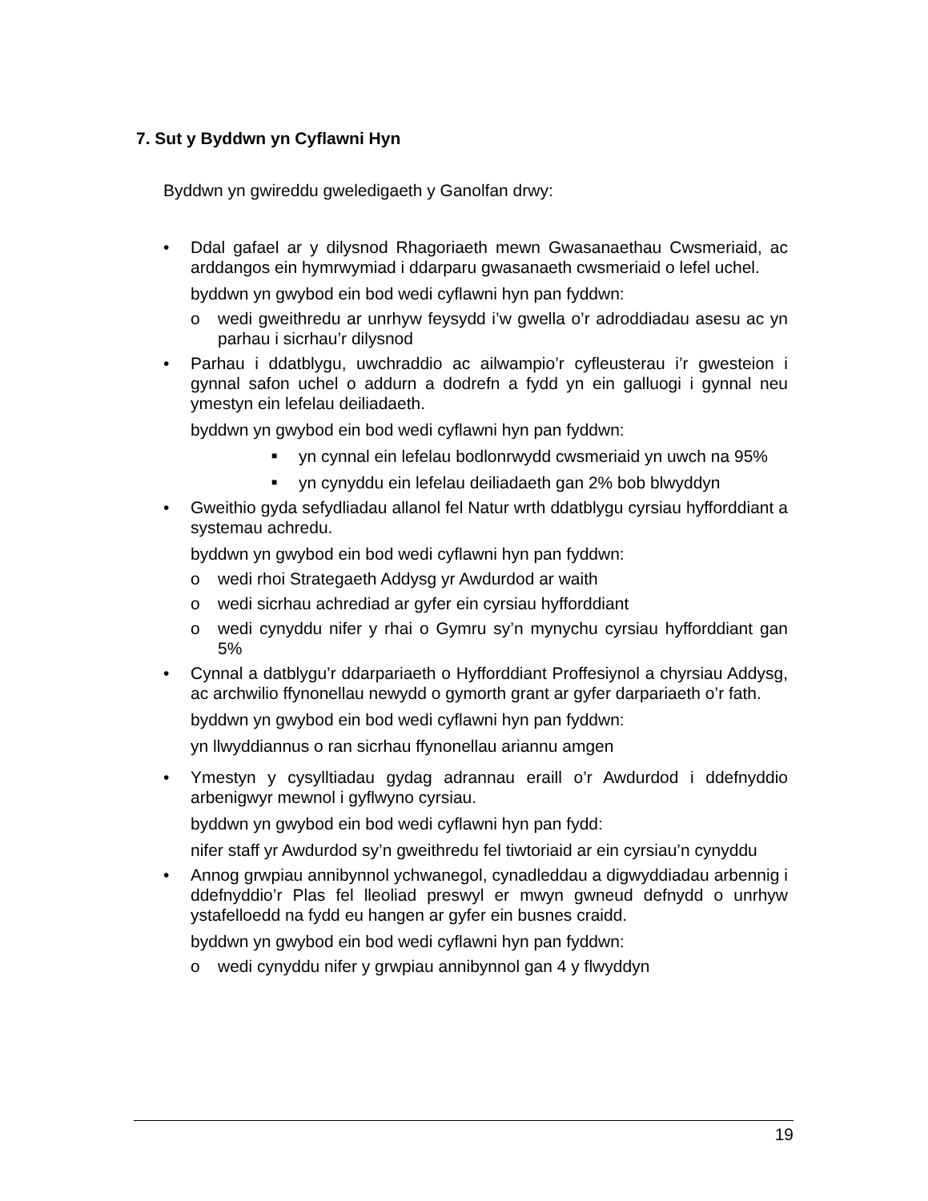7. Sut y Byddwn yn Cyflawni Hyn
Byddwn yn gwireddu gweledigaeth y Ganolfan drwy:
• Ddal gafael ar y dilysnod Rhagoriaeth mewn Gwasanaethau Cwsmeriaid, ac arddangos ein hymrwymiad i ddarparu gwasanaeth cwsmeriaid o lefel uchel.
byddwn yn gwybod ein bod wedi cyflawni hyn pan fyddwn:
o wedi gweithredu ar unrhyw feysydd i’w gwella o’r adroddiadau asesu ac yn parhau i sicrhau’r dilysnod
• Parhau i ddatblygu, uwchraddio ac ailwampio’r cyfleusterau i’r gwesteion i gynnal safon uchel o addurn a dodrefn a fydd yn ein galluogi i gynnal neu ymestyn ein lefelau deiliadaeth.
byddwn yn gwybod ein bod wedi cyflawni hyn pan fyddwn:
■
yn cynnal ein lefelau bodlonrwydd cwsmeriaid yn uwch na 95%
■
yn cynyddu ein lefelau deiliadaeth gan 2% bob blwyddyn
• Gweithio gyda sefydliadau allanol fel Natur wrth ddatblygu cyrsiau hyfforddiant a systemau achredu.
byddwn yn gwybod ein bod wedi cyflawni hyn pan fyddwn:
o wedi rhoi Strategaeth Addysg yr Awdurdod ar waith
o wedi sicrhau achrediad ar gyfer ein cyrsiau hyfforddiant
o wedi cynyddu nifer y rhai o Gymru sy’n mynychu cyrsiau hyfforddiant gan 5%
• Cynnal a datblygu’r ddarpariaeth o Hyfforddiant Proffesiynol a chyrsiau Addysg, ac archwilio ffynonellau newydd o gymorth grant ar gyfer darpariaeth o’r fath.
byddwn yn gwybod ein bod wedi cyflawni hyn pan fyddwn:
yn llwyddiannus o ran sicrhau ffynonellau ariannu amgen
• Ymestyn y cysylltiadau gydag adrannau eraill o’r Awdurdod i ddefnyddio arbenigwyr mewnol i gyflwyno cyrsiau.
byddwn yn gwybod ein bod wedi cyflawni hyn pan fydd:
nifer staff yr Awdurdod sy’n gweithredu fel tiwtoriaid ar ein cyrsiau’n cynyddu
• Annog grwpiau annibynnol ychwanegol, cynadleddau a digwyddiadau arbennig i ddefnyddio’r Plas fel lleoliad preswyl er mwyn gwneud defnydd o unrhyw ystafelloedd na fydd eu hangen ar gyfer ein busnes craidd.
byddwn yn gwybod ein bod wedi cyflawni hyn pan fyddwn:
o wedi cynyddu nifer y grwpiau annibynnol gan 4 y flwyddyn
19